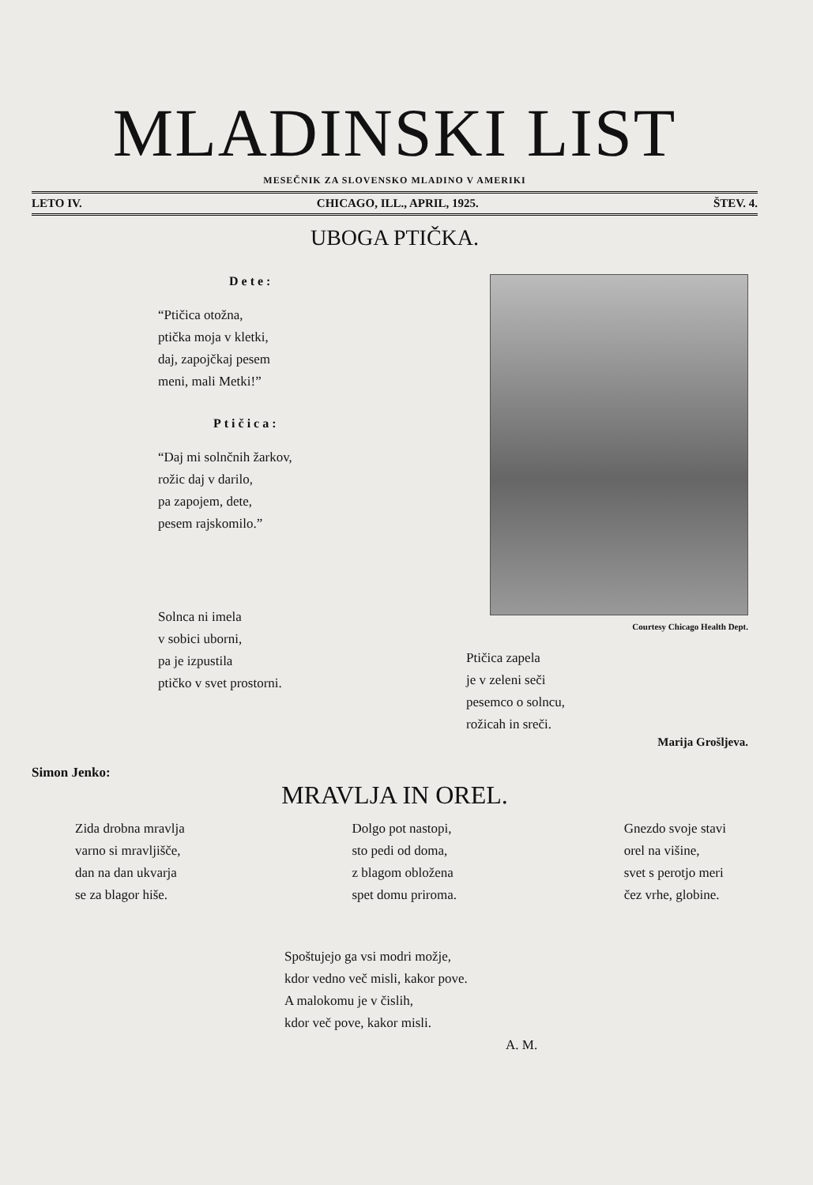MLADINSKI LIST
MESEČNIK ZA SLOVENSKO MLADINO V AMERIKI
LETO IV. CHICAGO, ILL., APRIL, 1925. ŠTEV. 4.
UBOGA PTIČKA.
Dete:
“Ptičica otožna,
ptička moja v kletki,
daj, zapojčkaj pesem
meni, mali Metki!”
Ptičica:
“Daj mi solnčnih žarkov,
rožic daj v darilo,
pa zapojem, dete,
pesem rajskomilo.”
Solnca ni imela
v sobici uborni,
pa je izpustila
ptičko v svet prostorni.
Courtesy Chicago Health Dept.
Ptičica zapela
je v zeleni seči
pesemco o solncu,
rožicah in sreči.
Marija Grošljeva.
Simon Jenko:
MRAVLJA IN OREL.
Zida drobna mravlja
varno si mravljišče,
dan na dan ukvarja
se za blagor hiše.
Dolgo pot nastopi,
sto pedi od doma,
z blagom obložena
spet domu priroma.
Gnezdo svoje stavi
orel na višine,
svet s perotjo meri
čez vrhe, globine.
Spoštujejo ga vsi modri možje,
kdor vedno več misli, kakor pove.
A malokomu je v čislih,
kdor več pove, kakor misli.
A. M.